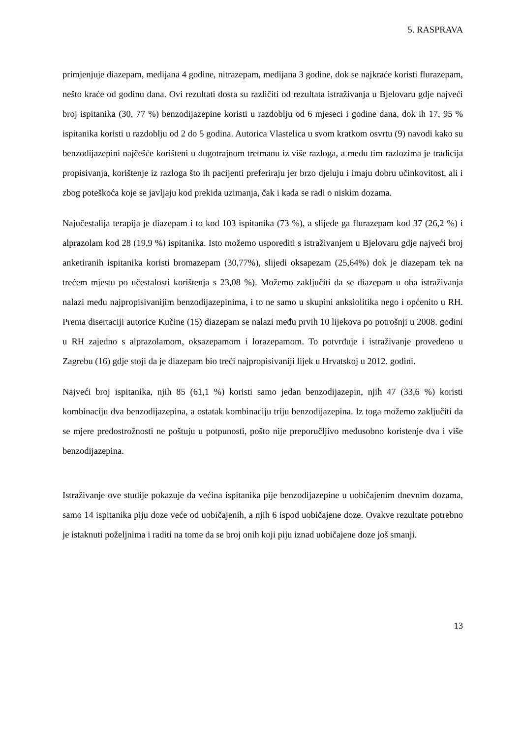5. RASPRAVA
primjenjuje diazepam, medijana 4 godine, nitrazepam, medijana 3 godine, dok se najkraće koristi flurazepam, nešto kraće od godinu dana. Ovi rezultati dosta su različiti od rezultata istraživanja u Bjelovaru gdje najveći broj ispitanika (30, 77 %) benzodijazepine koristi u razdoblju od 6 mjeseci i godine dana, dok ih 17, 95 % ispitanika koristi u razdoblju od 2 do 5 godina. Autorica Vlastelica u svom kratkom osvrtu (9) navodi kako su benzodijazepini najčešće korišteni u dugotrajnom tretmanu iz više razloga, a među tim razlozima je tradicija propisivanja, korištenje iz razloga što ih pacijenti preferiraju jer brzo djeluju i imaju dobru učinkovitost, ali i zbog poteškoća koje se javljaju kod prekida uzimanja, čak i kada se radi o niskim dozama.
Najučestalija terapija je diazepam i to kod 103 ispitanika (73 %), a slijede ga flurazepam kod 37 (26,2 %) i alprazolam kod 28 (19,9 %) ispitanika. Isto možemo usporediti s istraživanjem u Bjelovaru gdje najveći broj anketiranih ispitanika koristi bromazepam (30,77%), slijedi oksapezam (25,64%) dok je diazepam tek na trećem mjestu po učestalosti korištenja s 23,08 %). Možemo zaključiti da se diazepam u oba istraživanja nalazi među najpropisivanijim benzodijazepinima, i to ne samo u skupini anksiolitika nego i općenito u RH. Prema disertaciji autorice Kučine (15) diazepam se nalazi među prvih 10 lijekova po potrošnji u 2008. godini u RH zajedno s alprazolamom, oksazepamom i lorazepamom. To potvrđuje i istraživanje provedeno u Zagrebu (16) gdje stoji da je diazepam bio treći najpropisivaniji lijek u Hrvatskoj u 2012. godini.
Najveći broj ispitanika, njih 85 (61,1 %) koristi samo jedan benzodijazepin, njih 47 (33,6 %) koristi kombinaciju dva benzodijazepina, a ostatak kombinaciju triju benzodijazepina. Iz toga možemo zaključiti da se mjere predostrožnosti ne poštuju u potpunosti, pošto nije preporučljivo međusobno koristenje dva i više benzodijazepina.
Istraživanje ove studije pokazuje da većina ispitanika pije benzodijazepine u uobičajenim dnevnim dozama, samo 14 ispitanika piju doze veće od uobičajenih, a njih 6 ispod uobičajene doze. Ovakve rezultate potrebno je istaknuti poželjnima i raditi na tome da se broj onih koji piju iznad uobičajene doze još smanji.
13